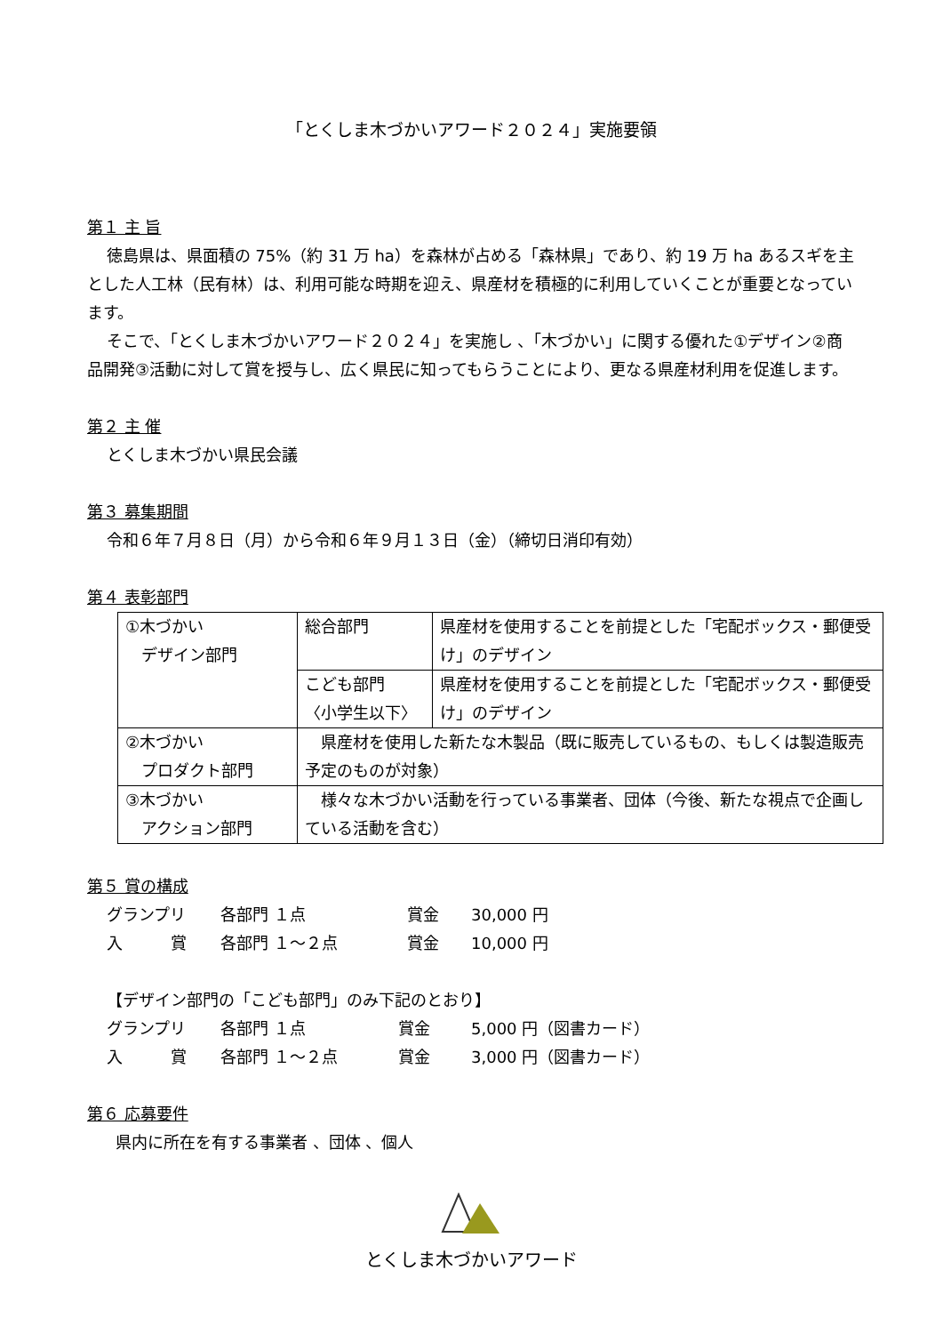「とくしま木づかいアワード２０２４」実施要領
第１ 主 旨
徳島県は、県面積の 75%（約 31 万 ha）を森林が占める「森林県」であり、約 19 万 ha あるスギを主とした人工林（民有林）は、利用可能な時期を迎え、県産材を積極的に利用していくことが重要となっています。
そこで、「とくしま木づかいアワード２０２４」を実施し 、「木づかい」に関する優れた①デザイン②商品開発③活動に対して賞を授与し、広く県民に知ってもらうことにより、更なる県産材利用を促進します。
第２ 主 催
とくしま木づかい県民会議
第３ 募集期間
令和６年７月８日（月）から令和６年９月１３日（金）（締切日消印有効）
第４ 表彰部門
| ①木づかい デザイン部門 | 総合部門 | 県産材を使用することを前提とした「宅配ボックス・郵便受け」のデザイン |
| | こども部門 〈小学生以下〉 | 県産材を使用することを前提とした「宅配ボックス・郵便受け」のデザイン |
| ②木づかい プロダクト部門 | 県産材を使用した新たな木製品（既に販売しているもの、もしくは製造販売予定のものが対象） | |
| ③木づかい アクション部門 | 様々な木づかい活動を行っている事業者、団体（今後、新たな視点で企画している活動を含む） | |
第５ 賞の構成
グランプリ 各部門 １点 賞金 30,000 円
入　　　賞 各部門 １～２点 賞金 10,000 円
【デザイン部門の「こども部門」のみ下記のとおり】
グランプリ 各部門 １点 賞金 5,000 円（図書カード）
入　　　賞 各部門 １～２点 賞金 3,000 円（図書カード）
第６ 応募要件
県内に所在を有する事業者 、団体 、個人
とくしま木づかいアワード